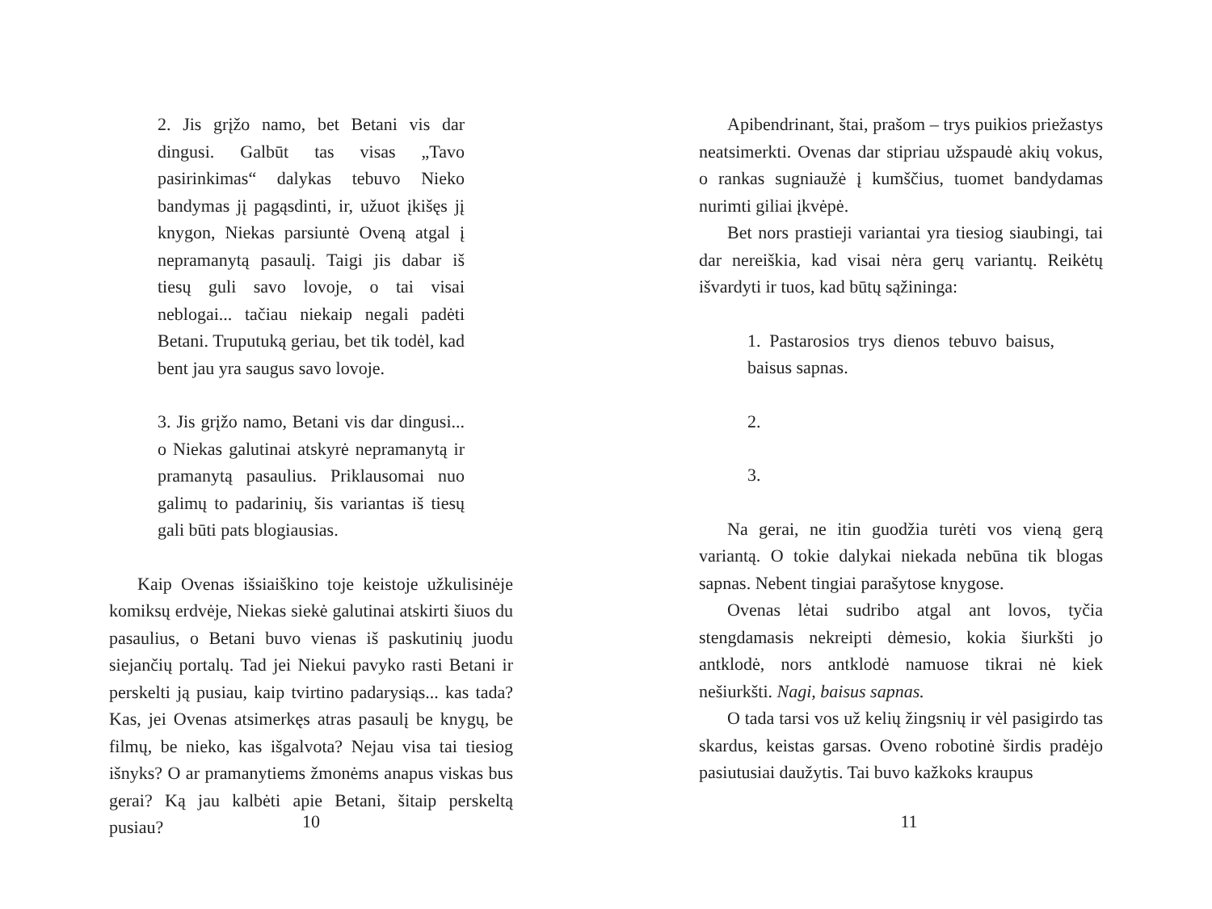2. Jis grįžo namo, bet Betani vis dar dingusi. Galbūt tas visas „Tavo pasirinkimas“ dalykas tebuvo Nieko bandymas jį pagąsdinti, ir, užuot įkišęs jį knygon, Niekas parsiuntė Oveną atgal į nepramanytą pasaulį. Taigi jis dabar iš tiesų guli savo lovoje, o tai visai neblogai... tačiau niekaip negali padėti Betani. Truputuką geriau, bet tik todėl, kad bent jau yra saugus savo lovoje.
3. Jis grįžo namo, Betani vis dar dingusi... o Niekas galutinai atskyrė nepramanytą ir pramanytą pasaulius. Priklausomai nuo galimų to padarinių, šis variantas iš tiesų gali būti pats blogiausias.
Kaip Ovenas išsiaiškino toje keistoje užkulisinėje komiksų erdvėje, Niekas siekė galutinai atskirti šiuos du pasaulius, o Betani buvo vienas iš paskutinių juodu siejančių portalų. Tad jei Niekui pavyko rasti Betani ir perskelti ją pusiau, kaip tvirtino padarysiąs... kas tada? Kas, jei Ovenas atsimerkęs atras pasaulį be knygų, be filmų, be nieko, kas išgalvota? Nejau visa tai tiesiog išnyks? O ar pramanytiems žmonėms anapus viskas bus gerai? Ką jau kalbėti apie Betani, šitaip perskeltą pusiau?
10
Apibendrinant, štai, prašom – trys puikios priežastys neatsimerkti. Ovenas dar stipriau užspaudė akių vokus, o rankas sugniaužė į kumščius, tuomet bandydamas nurimti giliai įkvėpė.
Bet nors prastieji variantai yra tiesiog siaubingi, tai dar nereiškia, kad visai nėra gerų variantų. Reikėtų išvardyti ir tuos, kad būtų sąžininga:
1. Pastarosios trys dienos tebuvo baisus, baisus sapnas.
2.
3.
Na gerai, ne itin guodžia turėti vos vieną gerą variantą. O tokie dalykai niekada nebūna tik blogas sapnas. Nebent tingiai parašytose knygose.
Ovenas lėtai sudribo atgal ant lovos, tyčia stengdamasis nekreipti dėmesio, kokia šiurkšti jo antklodė, nors antklodė namuose tikrai nė kiek nešiurkšti. Nagi, baisus sapnas.
O tada tarsi vos už kelių žingsnių ir vėl pasigirdo tas skardus, keistas garsas. Oveno robotinė širdis pradėjo pasiutusiai daužytis. Tai buvo kažkoks kraupus
11